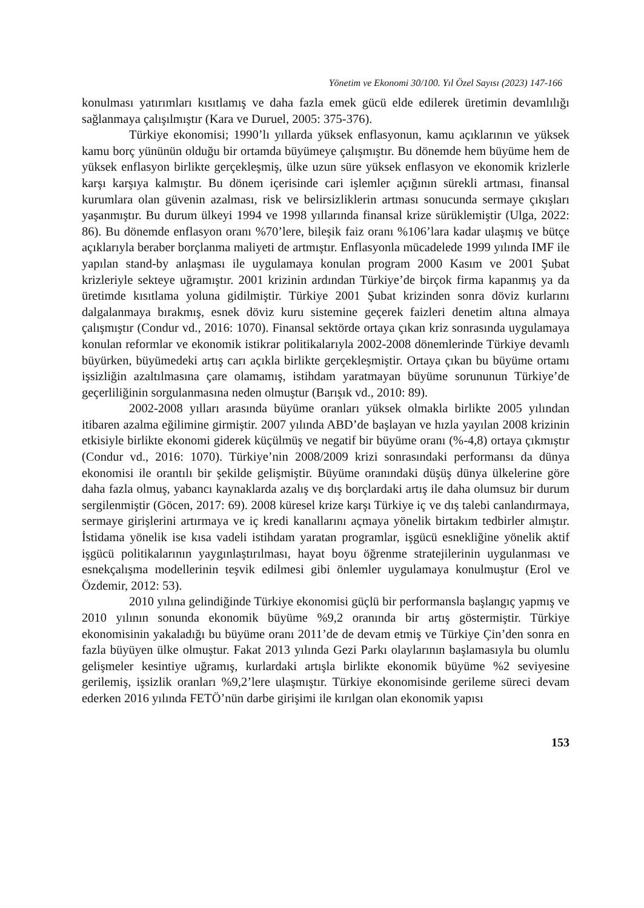Yönetim ve Ekonomi 30/100. Yıl Özel Sayısı (2023) 147-166
konulması yatırımları kısıtlamış ve daha fazla emek gücü elde edilerek üretimin devamlılığı sağlanmaya çalışılmıştır (Kara ve Duruel, 2005: 375-376).
Türkiye ekonomisi; 1990’lı yıllarda yüksek enflasyonun, kamu açıklarının ve yüksek kamu borç yününün olduğu bir ortamda büyümeye çalışmıştır. Bu dönemde hem büyüme hem de yüksek enflasyon birlikte gerçekleşmiş, ülke uzun süre yüksek enflasyon ve ekonomik krizlerle karşı karşıya kalmıştır. Bu dönem içerisinde cari işlemler açığının sürekli artması, finansal kurumlara olan güvenin azalması, risk ve belirsizliklerin artması sonucunda sermaye çıkışları yaşanmıştır. Bu durum ülkeyi 1994 ve 1998 yıllarında finansal krize sürüklemiştir (Ulga, 2022: 86). Bu dönemde enflasyon oranı %70’lere, bileşik faiz oranı %106’lara kadar ulaşmış ve bütçe açıklarıyla beraber borçlanma maliyeti de artmıştır. Enflasyonla mücadelede 1999 yılında IMF ile yapılan stand-by anlaşması ile uygulamaya konulan program 2000 Kasım ve 2001 Şubat krizleriyle sekteye uğramıştır. 2001 krizinin ardından Türkiye’de birçok firma kapanmış ya da üretimde kısıtlama yoluna gidilmiştir. Türkiye 2001 Şubat krizinden sonra döviz kurlarını dalgalanmaya bırakmış, esnek döviz kuru sistemine geçerek faizleri denetim altına almaya çalışmıştır (Condur vd., 2016: 1070). Finansal sektörde ortaya çıkan kriz sonrasında uygulamaya konulan reformlar ve ekonomik istikrar politikalarıyla 2002-2008 dönemlerinde Türkiye devamlı büyürken, büyümedeki artış carı açıkla birlikte gerçekleşmiştir. Ortaya çıkan bu büyüme ortamı işsizliğin azaltılmasına çare olamamış, istihdam yaratmayan büyüme sorununun Türkiye’de geçerliliğinin sorgulanmasına neden olmuştur (Barışık vd., 2010: 89).
2002-2008 yılları arasında büyüme oranları yüksek olmakla birlikte 2005 yılından itibaren azalma eğilimine girmiştir. 2007 yılında ABD’de başlayan ve hızla yayılan 2008 krizinin etkisiyle birlikte ekonomi giderek küçülmüş ve negatif bir büyüme oranı (%-4,8) ortaya çıkmıştır (Condur vd., 2016: 1070). Türkiye’nin 2008/2009 krizi sonrasındaki performansı da dünya ekonomisi ile orantılı bir şekilde gelişmiştir. Büyüme oranındaki düşüş dünya ülkelerine göre daha fazla olmuş, yabancı kaynaklarda azalış ve dış borçlardaki artış ile daha olumsuz bir durum sergilenmiştir (Göcen, 2017: 69). 2008 küresel krize karşı Türkiye iç ve dış talebi canlandırmaya, sermaye girişlerini artırmaya ve iç kredi kanallarını açmaya yönelik birtakım tedbirler almıştır. İstidama yönelik ise kısa vadeli istihdam yaratan programlar, işgücü esnekliğine yönelik aktif işgücü politikalarının yaygınlaştırılması, hayat boyu öğrenme stratejilerinin uygulanması ve esnekçalışma modellerinin teşvik edilmesi gibi önlemler uygulamaya konulmuştur (Erol ve Özdemir, 2012: 53).
2010 yılına gelindiğinde Türkiye ekonomisi güçlü bir performansla başlangıç yapmış ve 2010 yılının sonunda ekonomik büyüme %9,2 oranında bir artış göstermiştir. Türkiye ekonomisinin yakaladığı bu büyüme oranı 2011’de de devam etmiş ve Türkiye Çin’den sonra en fazla büyüyen ülke olmuştur. Fakat 2013 yılında Gezi Parkı olaylarının başlamasıyla bu olumlu gelişmeler kesintiye uğramış, kurlardaki artışla birlikte ekonomik büyüme %2 seviyesine gerilemiş, işsizlik oranları %9,2’lere ulaşmıştır. Türkiye ekonomisinde gerileme süreci devam ederken 2016 yılında FETÖ’nün darbe girişimi ile kırılgan olan ekonomik yapısı
153